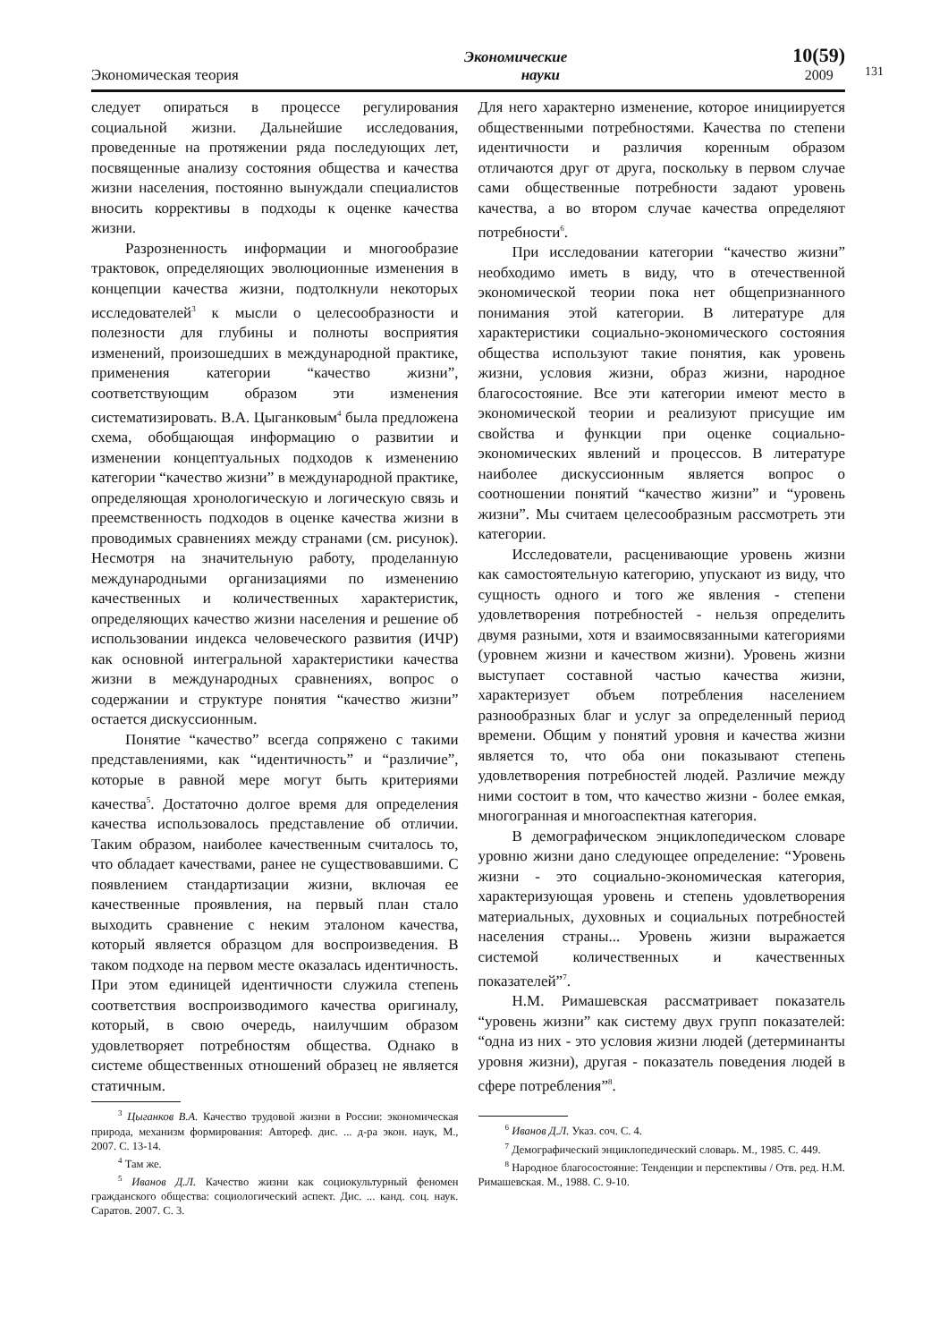131
Экономическая теория
Экономические
науки
10(59)
2009
следует опираться в процессе регулирования социальной жизни. Дальнейшие исследования, проведенные на протяжении ряда последующих лет, посвященные анализу состояния общества и качества жизни населения, постоянно вынуждали специалистов вносить коррективы в подходы к оценке качества жизни.
Разрозненность информации и многообразие трактовок, определяющих эволюционные изменения в концепции качества жизни, подтолкнули некоторых исследователей<sup>3</sup> к мысли о целесообразности и полезности для глубины и полноты восприятия изменений, произошедших в международной практике, применения категории “качество жизни”, соответствующим образом эти изменения систематизировать. В.А. Цыганковым<sup>4</sup> была предложена схема, обобщающая информацию о развитии и изменении концептуальных подходов к изменению категории “качество жизни” в международной практике, определяющая хронологическую и логическую связь и преемственность подходов в оценке качества жизни в проводимых сравнениях между странами (см. рисунок). Несмотря на значительную работу, проделанную международными организациями по изменению качественных и количественных характеристик, определяющих качество жизни населения и решение об использовании индекса человеческого развития (ИЧР) как основной интегральной характеристики качества жизни в международных сравнениях, вопрос о содержании и структуре понятия “качество жизни” остается дискуссионным.
Понятие “качество” всегда сопряжено с такими представлениями, как “идентичность” и “различие”, которые в равной мере могут быть критериями качества<sup>5</sup>. Достаточно долгое время для определения качества использовалось представление об отличии. Таким образом, наиболее качественным считалось то, что обладает качествами, ранее не существовавшими. С появлением стандартизации жизни, включая ее качественные проявления, на первый план стало выходить сравнение с неким эталоном качества, который является образцом для воспроизведения. В таком подходе на первом месте оказалась идентичность. При этом единицей идентичности служила степень соответствия воспроизводимого качества оригиналу, который, в свою очередь, наилучшим образом удовлетворяет потребностям общества. Однако в системе общественных отношений образец не является статичным.
<sup>3</sup> Цыганков В.А. Качество трудовой жизни в России: экономическая природа, механизм формирования: Автореф. дис. ... д-ра экон. наук, М., 2007. С. 13-14.
<sup>4</sup> Там же.
<sup>5</sup> Иванов Д.Л. Качество жизни как социокультурный феномен гражданского общества: социологический аспект. Дис. ... канд. соц. наук. Саратов. 2007. С. 3.
Для него характерно изменение, которое инициируется общественными потребностями. Качества по степени идентичности и различия коренным образом отличаются друг от друга, поскольку в первом случае сами общественные потребности задают уровень качества, а во втором случае качества определяют потребности<sup>6</sup>.
При исследовании категории “качество жизни” необходимо иметь в виду, что в отечественной экономической теории пока нет общепризнанного понимания этой категории. В литературе для характеристики социально-экономического состояния общества используют такие понятия, как уровень жизни, условия жизни, образ жизни, народное благосостояние. Все эти категории имеют место в экономической теории и реализуют присущие им свойства и функции при оценке социально-экономических явлений и процессов. В литературе наиболее дискуссионным является вопрос о соотношении понятий “качество жизни” и “уровень жизни”. Мы считаем целесообразным рассмотреть эти категории.
Исследователи, расценивающие уровень жизни как самостоятельную категорию, упускают из виду, что сущность одного и того же явления - степени удовлетворения потребностей - нельзя определить двумя разными, хотя и взаимосвязанными категориями (уровнем жизни и качеством жизни). Уровень жизни выступает составной частью качества жизни, характеризует объем потребления населением разнообразных благ и услуг за определенный период времени. Общим у понятий уровня и качества жизни является то, что оба они показывают степень удовлетворения потребностей людей. Различие между ними состоит в том, что качество жизни - более емкая, многогранная и многоаспектная категория.
В демографическом энциклопедическом словаре уровню жизни дано следующее определение: “Уровень жизни - это социально-экономическая категория, характеризующая уровень и степень удовлетворения материальных, духовных и социальных потребностей населения страны... Уровень жизни выражается системой количественных и качественных показателей”<sup>7</sup>.
Н.М. Римашевская рассматривает показатель “уровень жизни” как систему двух групп показателей: “одна из них - это условия жизни людей (детерминанты уровня жизни), другая - показатель поведения людей в сфере потребления”<sup>8</sup>.
<sup>6</sup> Иванов Д.Л. Указ. соч. С. 4.
<sup>7</sup> Демографический энциклопедический словарь. М., 1985. С. 449.
<sup>8</sup> Народное благосостояние: Тенденции и перспективы / Отв. ред. Н.М. Римашевская. М., 1988. С. 9-10.